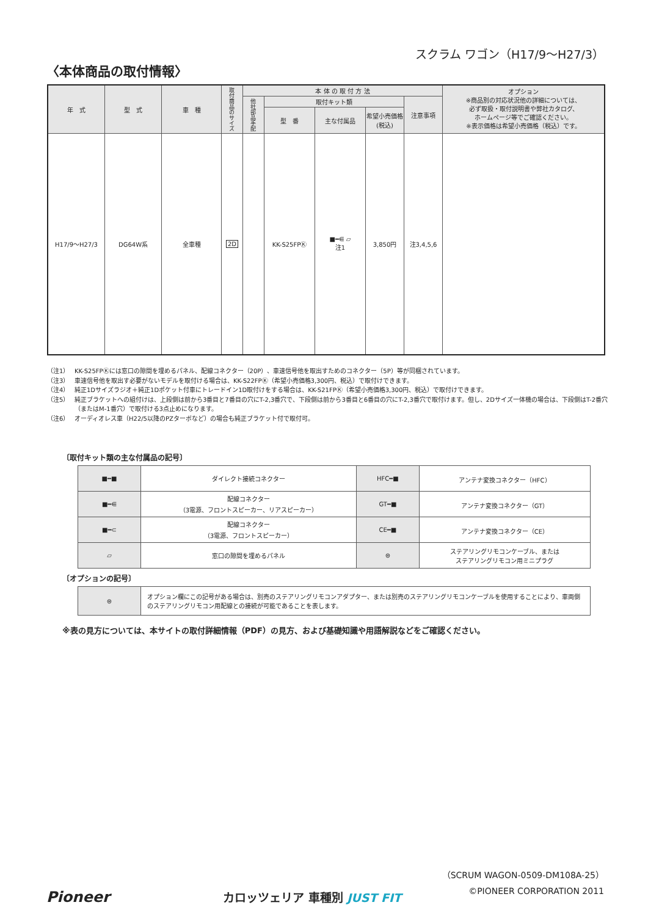スクラム ワゴン（H17/9〜H27/3）
〈本体商品の取付情報〉
| 年 式 | 型 式 | 車 種 | 取付商品のサイズ | 本 体 の 取 付 方 法 | | | | | オプション ※商品別の対応状況他の詳細については、 必ず取扱・取付説明書や弊社カタログ、 ホームページ等でご確認ください。 ※表示価格は希望小売価格（税込）です。 |
| --- | --- | --- | --- | --- | --- | --- | --- | --- | --- |
| | | | | 他社部品手配 | 取付キット類 | | | 注意事項 | |
| | | | | | 型 番 | 主な付属品 | 希望小売価格 (税込) | | |
| H17/9〜H27/3 | DG64W系 | 全車種 | 2D | | KK-S25FPⓀ | ■━⋹ ▱ 注1 | 3,850円 | 注3,4,5,6 | |
（注1） KK-S25FPⓀには窓口の隙間を埋めるパネル、配線コネクター（20P）、車速信号他を取出すためのコネクター（5P）等が同梱されています。
（注3） 車速信号他を取出す必要がないモデルを取付ける場合は、KK-S22FPⓀ（希望小売価格3,300円、税込）で取付けできます。
（注4） 純正1Dサイズラジオ＋純正1Dポケット付車にトレードイン1D取付けをする場合は、KK-S21FPⓀ（希望小売価格3,300円、税込）で取付けできます。
（注5） 純正ブラケットへの組付けは、上段側は前から3番目と7番目の穴にT-2,3番穴で、下段側は前から3番目と6番目の穴にT-2,3番穴で取付けます。但し、2Dサイズ一体機の場合は、下段側はT-2番穴（またはM-1番穴）で取付ける3点止めになります。
（注6） オーディオレス車（H22/5以降のPZターボなど）の場合も純正ブラケット付で取付可。
〔取付キット類の主な付属品の記号〕
| ■━■ | ダイレクト接続コネクター | HFC━■ | アンテナ変換コネクター（HFC） |
| ■━⋹ | 配線コネクター （3電源、フロントスピーカー、リアスピーカー） | GT━■ | アンテナ変換コネクター（GT） |
| ■━⊂ | 配線コネクター （3電源、フロントスピーカー） | CE━■ | アンテナ変換コネクター（CE） |
| ▱ | 窓口の隙間を埋めるパネル | ⊜ | ステアリングリモコンケーブル、または ステアリングリモコン用ミニプラグ |
〔オプションの記号〕
| ⊜ | オプション欄にこの記号がある場合は、別売のステアリングリモコンアダプター、または別売のステアリングリモコンケーブルを使用することにより、車両側のステアリングリモコン用配線との接続が可能であることを表します。 |
※表の見方については、本サイトの取付詳細情報（PDF）の見方、および基礎知識や用語解説などをご確認ください。
（SCRUM WAGON-0509-DM108A-25）
©PIONEER CORPORATION 2011
Pioneer カロッツェリア 車種別 JUST FIT